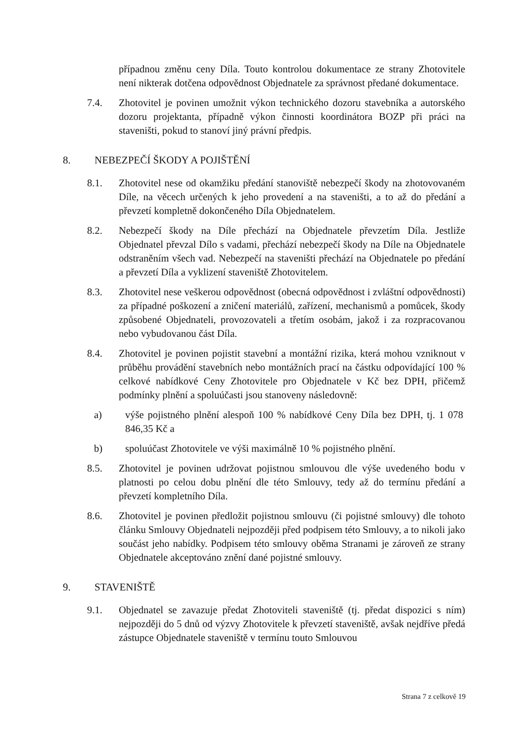případnou změnu ceny Díla. Touto kontrolou dokumentace ze strany Zhotovitele není nikterak dotčena odpovědnost Objednatele za správnost předané dokumentace.
7.4. Zhotovitel je povinen umožnit výkon technického dozoru stavebníka a autorského dozoru projektanta, případně výkon činnosti koordinátora BOZP při práci na staveništi, pokud to stanoví jiný právní předpis.
8. NEBEZPEČÍ ŠKODY A POJIŠTĚNÍ
8.1. Zhotovitel nese od okamžiku předání stanoviště nebezpečí škody na zhotovovaném Díle, na věcech určených k jeho provedení a na staveništi, a to až do předání a převzetí kompletně dokončeného Díla Objednatelem.
8.2. Nebezpečí škody na Díle přechází na Objednatele převzetím Díla. Jestliže Objednatel převzal Dílo s vadami, přechází nebezpečí škody na Díle na Objednatele odstraněním všech vad. Nebezpečí na staveništi přechází na Objednatele po předání a převzetí Díla a vyklizení staveniště Zhotovitelem.
8.3. Zhotovitel nese veškerou odpovědnost (obecná odpovědnost i zvláštní odpovědnosti) za případné poškození a zničení materiálů, zařízení, mechanismů a pomůcek, škody způsobené Objednateli, provozovateli a třetím osobám, jakož i za rozpracovanou nebo vybudovanou část Díla.
8.4. Zhotovitel je povinen pojistit stavební a montážní rizika, která mohou vzniknout v průběhu provádění stavebních nebo montážních prací na částku odpovídající 100 % celkové nabídkové Ceny Zhotovitele pro Objednatele v Kč bez DPH, přičemž podmínky plnění a spoluúčasti jsou stanoveny následovně:
a) výše pojistného plnění alespoň 100 % nabídkové Ceny Díla bez DPH, tj. 1 078 846,35 Kč a
b) spoluúčast Zhotovitele ve výši maximálně 10 % pojistného plnění.
8.5. Zhotovitel je povinen udržovat pojistnou smlouvou dle výše uvedeného bodu v platnosti po celou dobu plnění dle této Smlouvy, tedy až do termínu předání a převzetí kompletního Díla.
8.6. Zhotovitel je povinen předložit pojistnou smlouvu (či pojistné smlouvy) dle tohoto článku Smlouvy Objednateli nejpozději před podpisem této Smlouvy, a to nikoli jako součást jeho nabídky. Podpisem této smlouvy oběma Stranami je zároveň ze strany Objednatele akceptováno znění dané pojistné smlouvy.
9. STAVENIŠTĚ
9.1. Objednatel se zavazuje předat Zhotoviteli staveniště (tj. předat dispozici s ním) nejpozději do 5 dnů od výzvy Zhotovitele k převzetí staveniště, avšak nejdříve předá zástupce Objednatele staveniště v termínu touto Smlouvou
Strana 7 z celkově 19